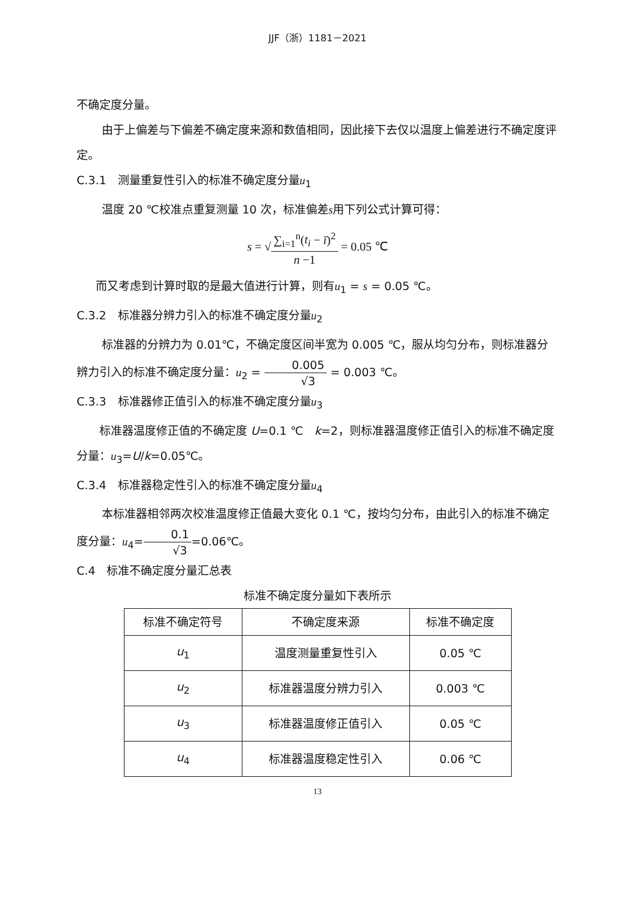JJF（浙）1181－2021
不确定度分量。
由于上偏差与下偏差不确定度来源和数值相同，因此接下去仅以温度上偏差进行不确定度评定。
C.3.1　测量重复性引入的标准不确定度分量u<sub>1</sub>
温度 20 ℃校准点重复测量 10 次，标准偏差s用下列公式计算可得：
s = √∑<sub>i=1</sub><sup>n</sup>(t<sub>i</sub> − ī)<sup>2</sup> n −1 = 0.05 ℃
而又考虑到计算时取的是最大值进行计算，则有u<sub>1</sub> = s = 0.05 ℃。
C.3.2　标准器分辨力引入的标准不确定度分量u<sub>2</sub>
标准器的分辨力为 0.01℃，不确定度区间半宽为 0.005 ℃，服从均匀分布，则标准器分辨力引入的标准不确定度分量：u<sub>2</sub> = 0.005 √3 = 0.003 ℃。
C.3.3　标准器修正值引入的标准不确定度分量u<sub>3</sub>
标准器温度修正值的不确定度 U=0.1 ℃　k=2，则标准器温度修正值引入的标准不确定度分量：u<sub>3</sub>=U/k=0.05℃。
C.3.4　标准器稳定性引入的标准不确定度分量u<sub>4</sub>
本标准器相邻两次校准温度修正值最大变化 0.1 ℃，按均匀分布，由此引入的标准不确定度分量：u<sub>4</sub>=0.1 √3=0.06℃。
C.4　标准不确定度分量汇总表
标准不确定度分量如下表所示
| 标准不确定符号 | 不确定度来源 | 标准不确定度 |
| --- | --- | --- |
| u<sub>1</sub> | 温度测量重复性引入 | 0.05 ℃ |
| u<sub>2</sub> | 标准器温度分辨力引入 | 0.003 ℃ |
| u<sub>3</sub> | 标准器温度修正值引入 | 0.05 ℃ |
| u<sub>4</sub> | 标准器温度稳定性引入 | 0.06 ℃ |
13